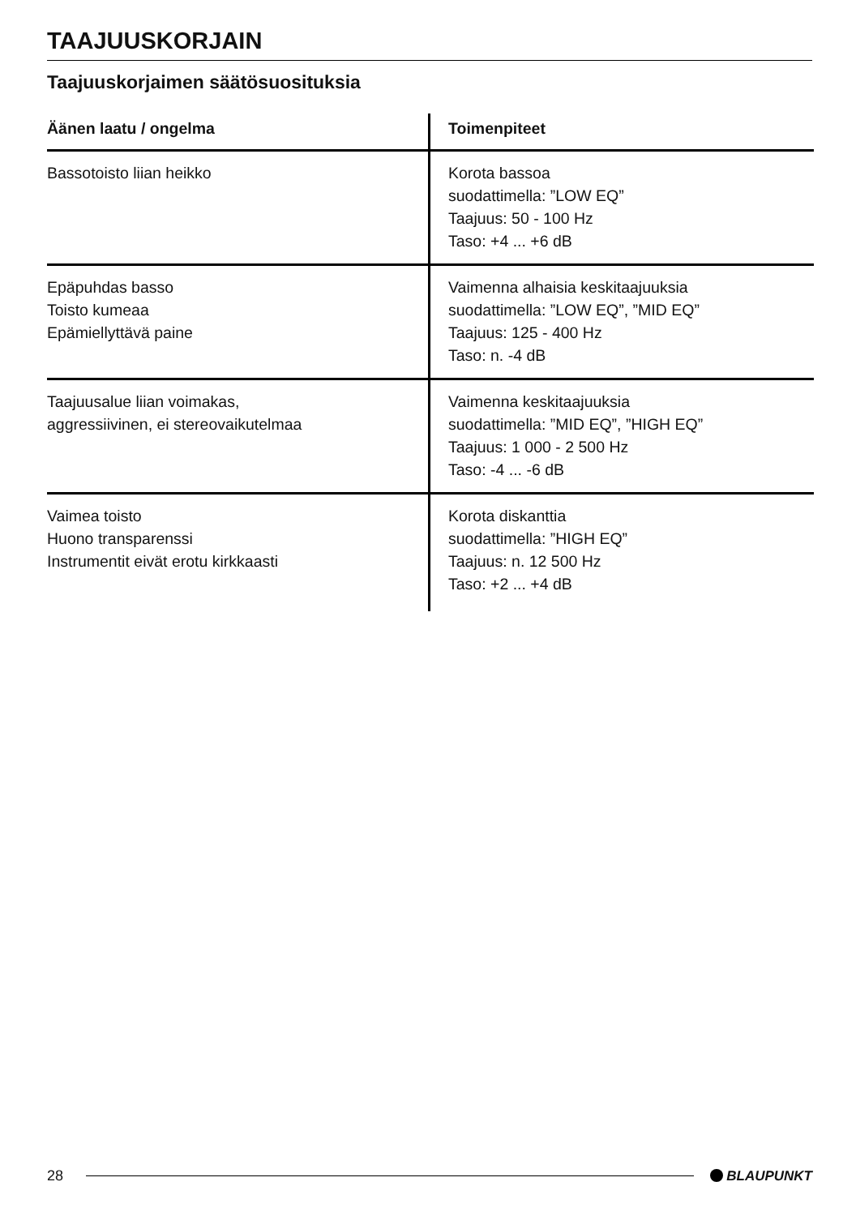TAAJUUSKORJAIN
Taajuuskorjaimen säätösuosituksia
| Äänen laatu / ongelma | Toimenpiteet |
| --- | --- |
| Bassotoisto liian heikko | Korota bassoa suodattimella: ”LOW EQ” Taajuus: 50 - 100 Hz Taso: +4 ... +6 dB |
| Epäpuhdas basso Toisto kumeaa Epämiellyttävä paine | Vaimenna alhaisia keskitaajuuksia suodattimella: ”LOW EQ”, ”MID EQ” Taajuus: 125 - 400 Hz Taso: n. -4 dB |
| Taajuusalue liian voimakas, aggressiivinen, ei stereovaikutelmaa | Vaimenna keskitaajuuksia suodattimella: ”MID EQ”, ”HIGH EQ” Taajuus: 1 000 - 2 500 Hz Taso: -4 ... -6 dB |
| Vaimea toisto Huono transparenssi Instrumentit eivät erotu kirkkaasti | Korota diskanttia suodattimella: ”HIGH EQ” Taajuus: n. 12 500 Hz Taso: +2 ... +4 dB |
28 BLAUPUNKT